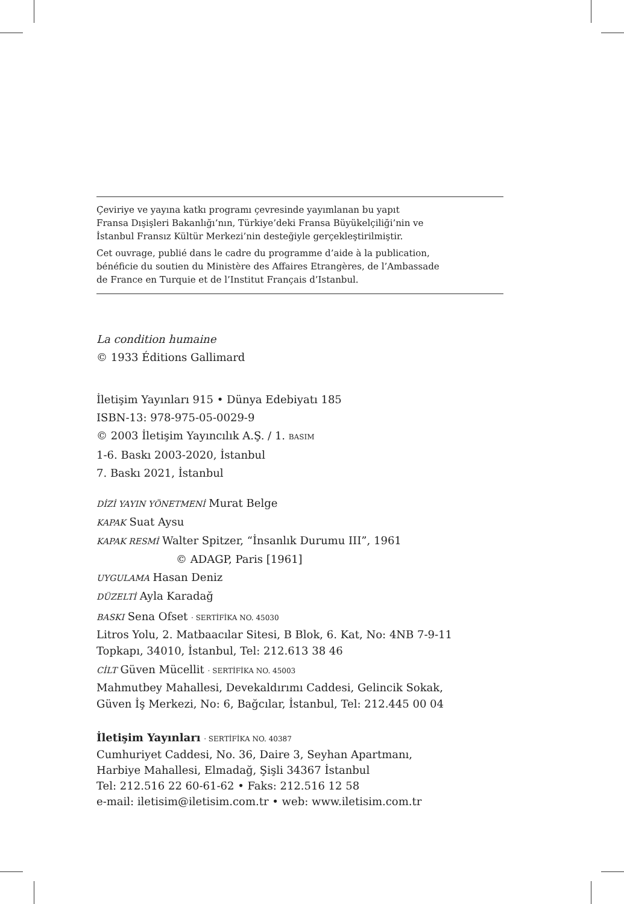Çeviriye ve yayına katkı programı çevresinde yayımlanan bu yapıt
Fransa Dışişleri Bakanlığı’nın, Türkiye’deki Fransa Büyükelçiliği’nin ve
İstanbul Fransız Kültür Merkezi’nin desteğiyle gerçekleştirilmiştir.
Cet ouvrage, publié dans le cadre du programme d’aide à la publication,
bénéficie du soutien du Ministère des Affaires Etrangères, de l’Ambassade
de France en Turquie et de l’Institut Français d’Istanbul.
La condition humaine
© 1933 Éditions Gallimard
İletişim Yayınları 915 • Dünya Edebiyatı 185
ISBN-13: 978-975-05-0029-9
© 2003 İletişim Yayıncılık A.Ş. / 1. BASIM
1-6. Baskı 2003-2020, İstanbul
7. Baskı 2021, İstanbul
DİZİ YAYIN YÖNETMENİ Murat Belge
KAPAK Suat Aysu
KAPAK RESMİ Walter Spitzer, “İnsanlık Durumu III”, 1961
© ADAGP, Paris [1961]
UYGULAMA Hasan Deniz
DÜZELTİ Ayla Karadağ
BASKI Sena Ofset · SERTİFİKA NO. 45030
Litros Yolu, 2. Matbaacılar Sitesi, B Blok, 6. Kat, No: 4NB 7-9-11
Topkapı, 34010, İstanbul, Tel: 212.613 38 46
CİLT Güven Mücellit · SERTİFİKA NO. 45003
Mahmutbey Mahallesi, Devekaldırımı Caddesi, Gelincik Sokak,
Güven İş Merkezi, No: 6, Bağcılar, İstanbul, Tel: 212.445 00 04
İletişim Yayınları · SERTİFİKA NO. 40387
Cumhuriyet Caddesi, No. 36, Daire 3, Seyhan Apartmanı,
Harbiye Mahallesi, Elmadağ, Şişli 34367 İstanbul
Tel: 212.516 22 60-61-62 • Faks: 212.516 12 58
e-mail: iletisim@iletisim.com.tr • web: www.iletisim.com.tr